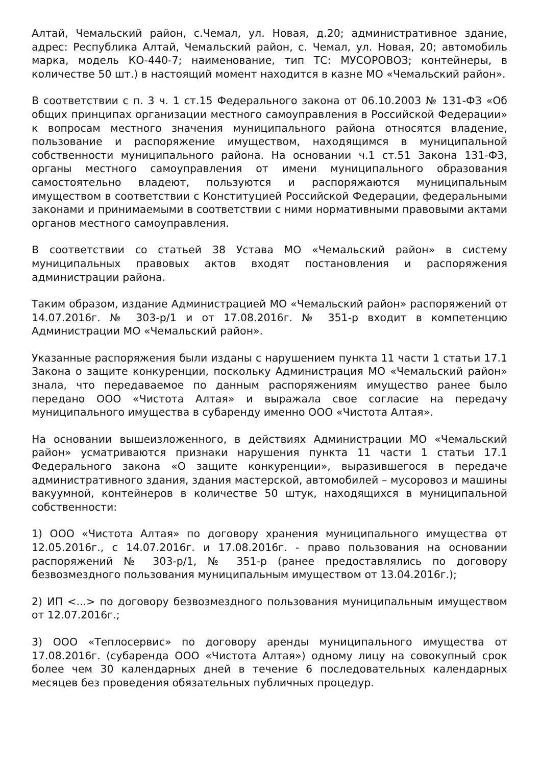Алтай, Чемальский район, с.Чемал, ул. Новая, д.20; административное здание, адрес: Республика Алтай, Чемальский район, с. Чемал, ул. Новая, 20; автомобиль марка, модель КО-440-7; наименование, тип ТС: МУСОРОВОЗ; контейнеры, в количестве 50 шт.) в настоящий момент находится в казне МО «Чемальский район».
В соответствии с п. 3 ч. 1 ст.15 Федерального закона от 06.10.2003 № 131-ФЗ «Об общих принципах организации местного самоуправления в Российской Федерации» к вопросам местного значения муниципального района относятся владение, пользование и распоряжение имуществом, находящимся в муниципальной собственности муниципального района. На основании ч.1 ст.51 Закона 131-ФЗ, органы местного самоуправления от имени муниципального образования самостоятельно владеют, пользуются и распоряжаются муниципальным имуществом в соответствии с Конституцией Российской Федерации, федеральными законами и принимаемыми в соответствии с ними нормативными правовыми актами органов местного самоуправления.
В соответствии со статьей 38 Устава МО «Чемальский район» в систему муниципальных правовых актов входят постановления и распоряжения администрации района.
Таким образом, издание Администрацией МО «Чемальский район» распоряжений от 14.07.2016г. № 303-р/1 и от 17.08.2016г. № 351-р входит в компетенцию Администрации МО «Чемальский район».
Указанные распоряжения были изданы с нарушением пункта 11 части 1 статьи 17.1 Закона о защите конкуренции, поскольку Администрация МО «Чемальский район» знала, что передаваемое по данным распоряжениям имущество ранее было передано ООО «Чистота Алтая» и выражала свое согласие на передачу муниципального имущества в субаренду именно ООО «Чистота Алтая».
На основании вышеизложенного, в действиях Администрации МО «Чемальский район» усматриваются признаки нарушения пункта 11 части 1 статьи 17.1 Федерального закона «О защите конкуренции», выразившегося в передаче административного здания, здания мастерской, автомобилей – мусоровоз и машины вакуумной, контейнеров в количестве 50 штук, находящихся в муниципальной собственности:
1) ООО «Чистота Алтая» по договору хранения муниципального имущества от 12.05.2016г., с 14.07.2016г. и 17.08.2016г. - право пользования на основании распоряжений № 303-р/1, № 351-р (ранее предоставлялись по договору безвозмездного пользования муниципальным имуществом от 13.04.2016г.);
2) ИП <...> по договору безвозмездного пользования муниципальным имуществом от 12.07.2016г.;
3) ООО «Теплосервис» по договору аренды муниципального имущества от 17.08.2016г. (субаренда ООО «Чистота Алтая») одному лицу на совокупный срок более чем 30 календарных дней в течение 6 последовательных календарных месяцев без проведения обязательных публичных процедур.